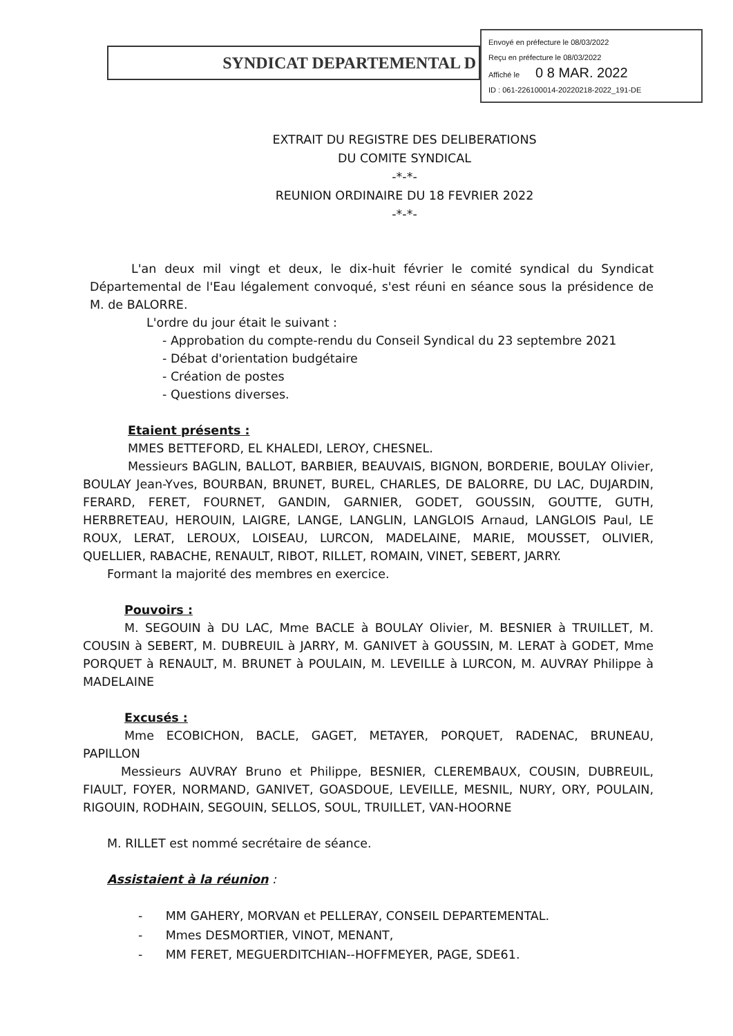SYNDICAT DEPARTEMENTAL D
Envoyé en préfecture le 08/03/2022
Reçu en préfecture le 08/03/2022
Affiché le 0 8 MAR. 2022
ID : 061-226100014-20220218-2022_191-DE
EXTRAIT DU REGISTRE DES DELIBERATIONS
DU COMITE SYNDICAL
-*-*-
REUNION ORDINAIRE DU 18 FEVRIER 2022
-*-*-
L'an deux mil vingt et deux, le dix-huit février le comité syndical du Syndicat Départemental de l'Eau légalement convoqué, s'est réuni en séance sous la présidence de M. de BALORRE.
L'ordre du jour était le suivant :
- Approbation du compte-rendu du Conseil Syndical du 23 septembre 2021
- Débat d'orientation budgétaire
- Création de postes
- Questions diverses.
Etaient présents :
MMES BETTEFORD, EL KHALEDI, LEROY, CHESNEL.
Messieurs BAGLIN, BALLOT, BARBIER, BEAUVAIS, BIGNON, BORDERIE, BOULAY Olivier, BOULAY Jean-Yves, BOURBAN, BRUNET, BUREL, CHARLES, DE BALORRE, DU LAC, DUJARDIN, FERARD, FERET, FOURNET, GANDIN, GARNIER, GODET, GOUSSIN, GOUTTE, GUTH, HERBRETEAU, HEROUIN, LAIGRE, LANGE, LANGLIN, LANGLOIS Arnaud, LANGLOIS Paul, LE ROUX, LERAT, LEROUX, LOISEAU, LURCON, MADELAINE, MARIE, MOUSSET, OLIVIER, QUELLIER, RABACHE, RENAULT, RIBOT, RILLET, ROMAIN, VINET, SEBERT, JARRY.
Formant la majorité des membres en exercice.
Pouvoirs :
M. SEGOUIN à DU LAC, Mme BACLE à BOULAY Olivier, M. BESNIER à TRUILLET, M. COUSIN à SEBERT, M. DUBREUIL à JARRY, M. GANIVET à GOUSSIN, M. LERAT à GODET, Mme PORQUET à RENAULT, M. BRUNET à POULAIN, M. LEVEILLE à LURCON, M. AUVRAY Philippe à MADELAINE
Excusés :
Mme ECOBICHON, BACLE, GAGET, METAYER, PORQUET, RADENAC, BRUNEAU, PAPILLON
Messieurs AUVRAY Bruno et Philippe, BESNIER, CLEREMBAUX, COUSIN, DUBREUIL, FIAULT, FOYER, NORMAND, GANIVET, GOASDOUE, LEVEILLE, MESNIL, NURY, ORY, POULAIN, RIGOUIN, RODHAIN, SEGOUIN, SELLOS, SOUL, TRUILLET, VAN-HOORNE
M. RILLET est nommé secrétaire de séance.
Assistaient à la réunion :
- MM GAHERY, MORVAN et PELLERAY, CONSEIL DEPARTEMENTAL.
- Mmes DESMORTIER, VINOT, MENANT,
- MM FERET, MEGUERDITCHIAN--HOFFMEYER, PAGE, SDE61.